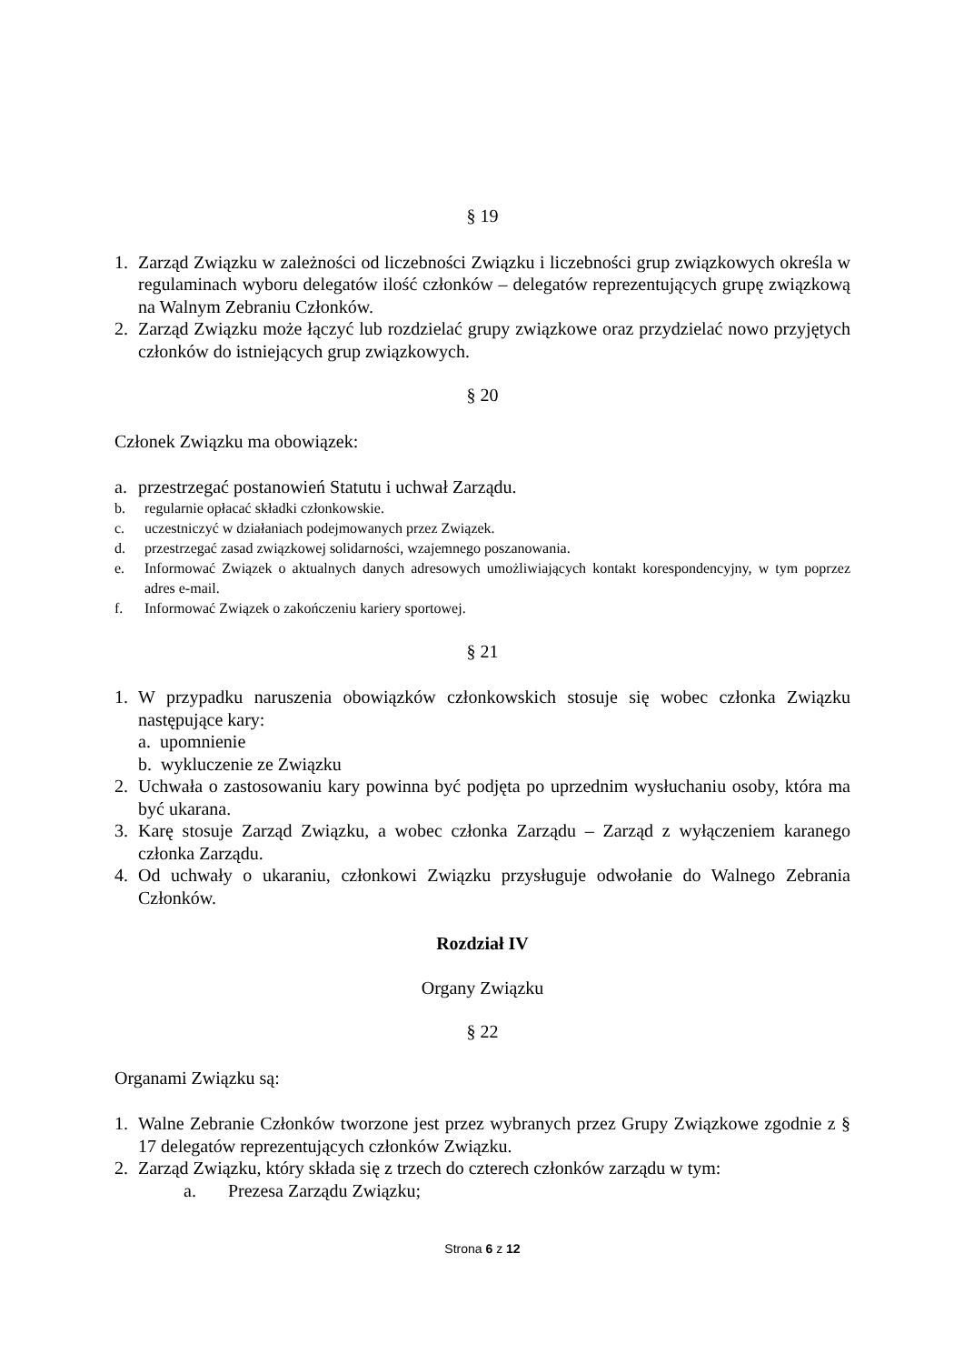§ 19
1. Zarząd Związku w zależności od liczebności Związku i liczebności grup związkowych określa w regulaminach wyboru delegatów ilość członków – delegatów reprezentujących grupę związkową na Walnym Zebraniu Członków.
2. Zarząd Związku może łączyć lub rozdzielać grupy związkowe oraz przydzielać nowo przyjętych członków do istniejących grup związkowych.
§ 20
Członek Związku ma obowiązek:
a. przestrzegać postanowień Statutu i uchwał Zarządu.
b. regularnie opłacać składki członkowskie.
c. uczestniczyć w działaniach podejmowanych przez Związek.
d. przestrzegać zasad związkowej solidarności, wzajemnego poszanowania.
e. Informować Związek o aktualnych danych adresowych umożliwiających kontakt korespondencyjny, w tym poprzez adres e-mail.
f. Informować Związek o zakończeniu kariery sportowej.
§ 21
1. W przypadku naruszenia obowiązków członkowskich stosuje się wobec członka Związku następujące kary:
a. upomnienie
b. wykluczenie ze Związku
2. Uchwała o zastosowaniu kary powinna być podjęta po uprzednim wysłuchaniu osoby, która ma być ukarana.
3. Karę stosuje Zarząd Związku, a wobec członka Zarządu – Zarząd z wyłączeniem karanego członka Zarządu.
4. Od uchwały o ukaraniu, członkowi Związku przysługuje odwołanie do Walnego Zebrania Członków.
Rozdział IV
Organy Związku
§ 22
Organami Związku są:
1. Walne Zebranie Członków tworzone jest przez wybranych przez Grupy Związkowe zgodnie z § 17 delegatów reprezentujących członków Związku.
2. Zarząd Związku, który składa się z trzech do czterech członków zarządu w tym:
a. Prezesa Zarządu Związku;
Strona 6 z 12